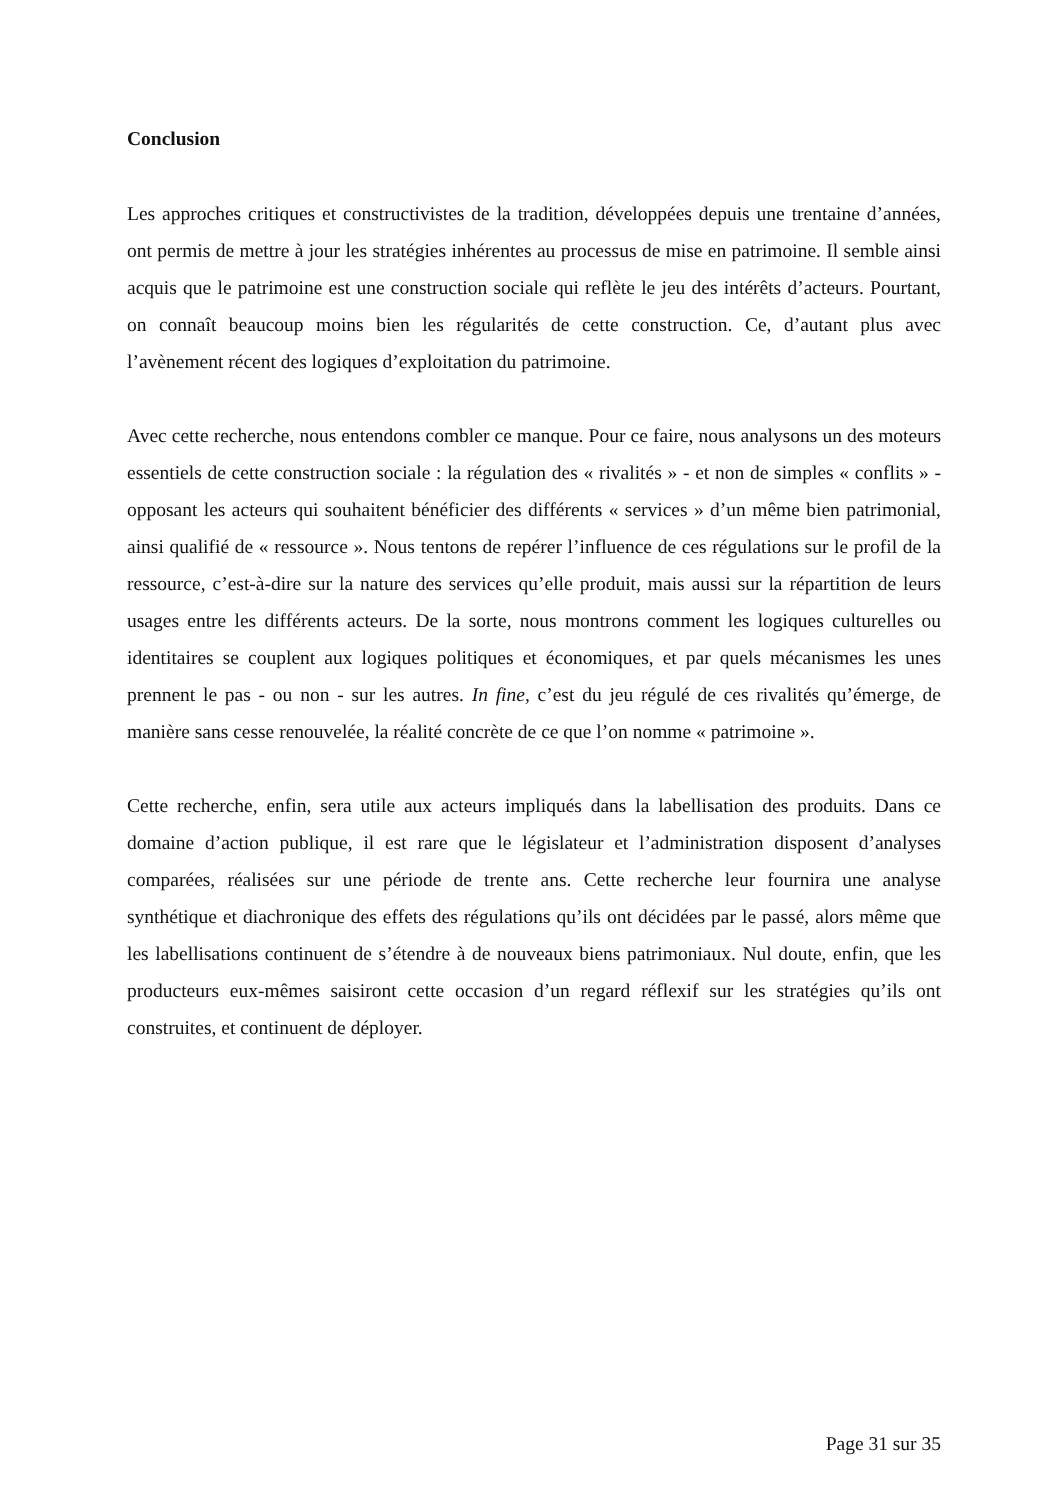Conclusion
Les approches critiques et constructivistes de la tradition, développées depuis une trentaine d’années, ont permis de mettre à jour les stratégies inhérentes au processus de mise en patrimoine. Il semble ainsi acquis que le patrimoine est une construction sociale qui reflète le jeu des intérêts d’acteurs. Pourtant, on connaît beaucoup moins bien les régularités de cette construction. Ce, d’autant plus avec l’avènement récent des logiques d’exploitation du patrimoine.
Avec cette recherche, nous entendons combler ce manque. Pour ce faire, nous analysons un des moteurs essentiels de cette construction sociale : la régulation des « rivalités » - et non de simples « conflits » - opposant les acteurs qui souhaitent bénéficier des différents « services » d’un même bien patrimonial, ainsi qualifié de « ressource ». Nous tentons de repérer l’influence de ces régulations sur le profil de la ressource, c’est-à-dire sur la nature des services qu’elle produit, mais aussi sur la répartition de leurs usages entre les différents acteurs. De la sorte, nous montrons comment les logiques culturelles ou identitaires se couplent aux logiques politiques et économiques, et par quels mécanismes les unes prennent le pas - ou non - sur les autres. In fine, c’est du jeu régulé de ces rivalités qu’émerge, de manière sans cesse renouvelée, la réalité concrète de ce que l’on nomme « patrimoine ».
Cette recherche, enfin, sera utile aux acteurs impliqués dans la labellisation des produits. Dans ce domaine d’action publique, il est rare que le législateur et l’administration disposent d’analyses comparées, réalisées sur une période de trente ans. Cette recherche leur fournira une analyse synthétique et diachronique des effets des régulations qu’ils ont décidées par le passé, alors même que les labellisations continuent de s’étendre à de nouveaux biens patrimoniaux. Nul doute, enfin, que les producteurs eux-mêmes saisiront cette occasion d’un regard réflexif sur les stratégies qu’ils ont construites, et continuent de déployer.
Page 31 sur 35